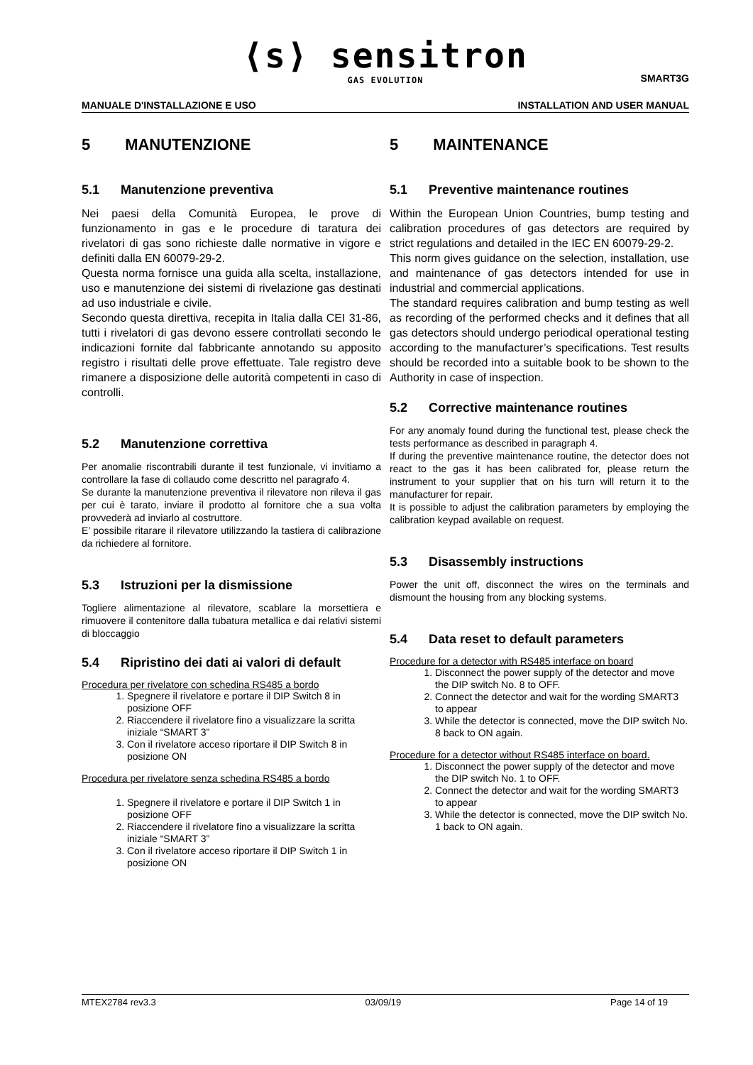⟨s⟩ sensitron
GAS EVOLUTION
SMART3G
MANUALE D'INSTALLAZIONE E USO INSTALLATION AND USER MANUAL
5 MANUTENZIONE
5.1 Manutenzione preventiva
Nei paesi della Comunità Europea, le prove di funzionamento in gas e le procedure di taratura dei rivelatori di gas sono richieste dalle normative in vigore e definiti dalla EN 60079-29-2.
Questa norma fornisce una guida alla scelta, installazione, uso e manutenzione dei sistemi di rivelazione gas destinati ad uso industriale e civile.
Secondo questa direttiva, recepita in Italia dalla CEI 31-86, tutti i rivelatori di gas devono essere controllati secondo le indicazioni fornite dal fabbricante annotando su apposito registro i risultati delle prove effettuate. Tale registro deve rimanere a disposizione delle autorità competenti in caso di controlli.
5.2 Manutenzione correttiva
Per anomalie riscontrabili durante il test funzionale, vi invitiamo a controllare la fase di collaudo come descritto nel paragrafo 4.
Se durante la manutenzione preventiva il rilevatore non rileva il gas per cui è tarato, inviare il prodotto al fornitore che a sua volta provvederà ad inviarlo al costruttore.
E’ possibile ritarare il rilevatore utilizzando la tastiera di calibrazione da richiedere al fornitore.
5.3 Istruzioni per la dismissione
Togliere alimentazione al rilevatore, scablare la morsettiera e rimuovere il contenitore dalla tubatura metallica e dai relativi sistemi di bloccaggio
5.4 Ripristino dei dati ai valori di default
Procedura per rivelatore con schedina RS485 a bordo
1. Spegnere il rivelatore e portare il DIP Switch 8 in posizione OFF
2. Riaccendere il rivelatore fino a visualizzare la scritta iniziale “SMART 3”
3. Con il rivelatore acceso riportare il DIP Switch 8 in posizione ON
Procedura per rivelatore senza schedina RS485 a bordo
1. Spegnere il rivelatore e portare il DIP Switch 1 in posizione OFF
2. Riaccendere il rivelatore fino a visualizzare la scritta iniziale “SMART 3”
3. Con il rivelatore acceso riportare il DIP Switch 1 in posizione ON
5 MAINTENANCE
5.1 Preventive maintenance routines
Within the European Union Countries, bump testing and calibration procedures of gas detectors are required by strict regulations and detailed in the IEC EN 60079-29-2.
This norm gives guidance on the selection, installation, use and maintenance of gas detectors intended for use in industrial and commercial applications.
The standard requires calibration and bump testing as well as recording of the performed checks and it defines that all gas detectors should undergo periodical operational testing according to the manufacturer’s specifications. Test results should be recorded into a suitable book to be shown to the Authority in case of inspection.
5.2 Corrective maintenance routines
For any anomaly found during the functional test, please check the tests performance as described in paragraph 4.
If during the preventive maintenance routine, the detector does not react to the gas it has been calibrated for, please return the instrument to your supplier that on his turn will return it to the manufacturer for repair.
It is possible to adjust the calibration parameters by employing the calibration keypad available on request.
5.3 Disassembly instructions
Power the unit off, disconnect the wires on the terminals and dismount the housing from any blocking systems.
5.4 Data reset to default parameters
Procedure for a detector with RS485 interface on board
1. Disconnect the power supply of the detector and move the DIP switch No. 8 to OFF.
2. Connect the detector and wait for the wording SMART3 to appear
3. While the detector is connected, move the DIP switch No. 8 back to ON again.
Procedure for a detector without RS485 interface on board.
1. Disconnect the power supply of the detector and move the DIP switch No. 1 to OFF.
2. Connect the detector and wait for the wording SMART3 to appear
3. While the detector is connected, move the DIP switch No. 1 back to ON again.
MTEX2784 rev3.3 03/09/19 Page 14 of 19